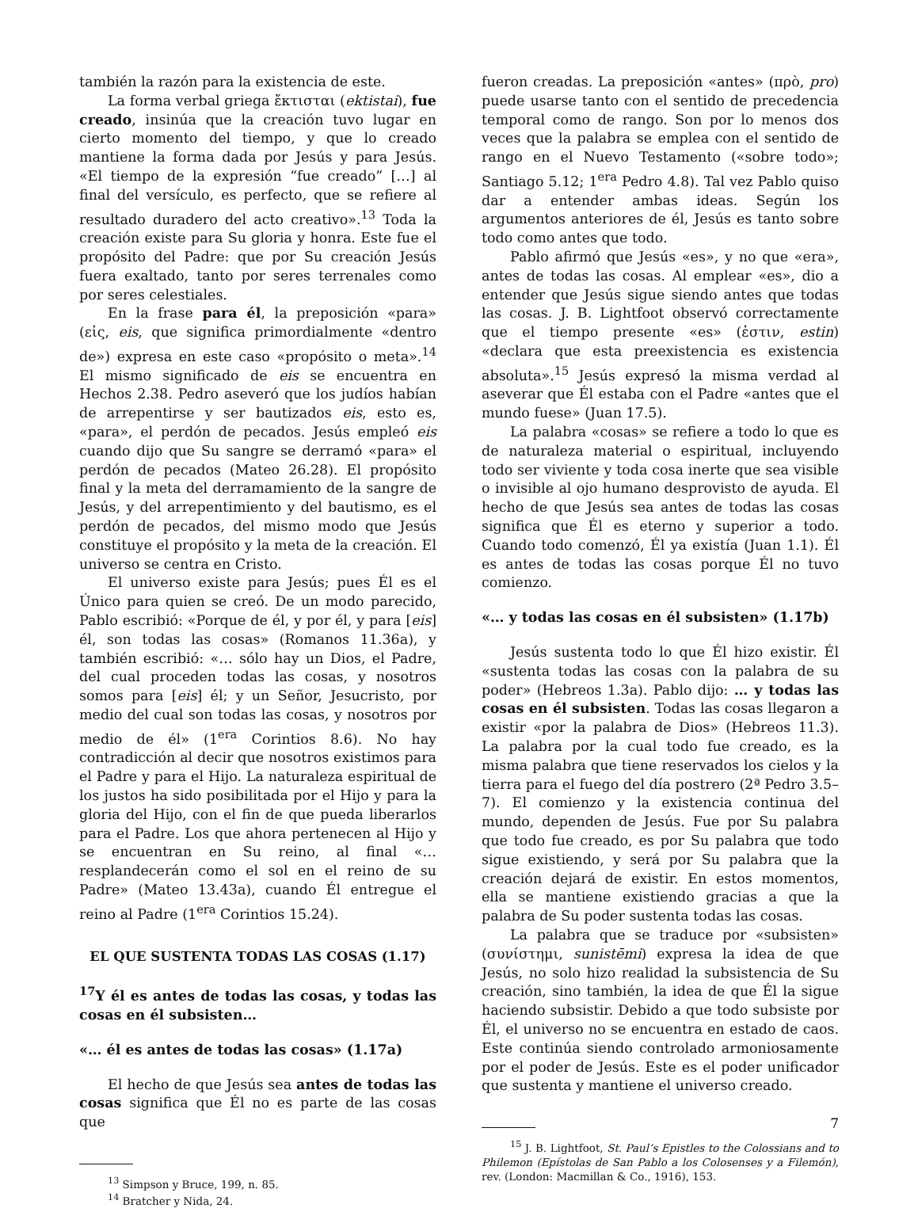también la razón para la existencia de este.
La forma verbal griega ἔκτισται (ektistai), fue creado, insinúa que la creación tuvo lugar en cierto momento del tiempo, y que lo creado mantiene la forma dada por Jesús y para Jesús. «El tiempo de la expresión “fue creado” […] al final del versículo, es perfecto, que se refiere al resultado duradero del acto creativo».<sup>13</sup> Toda la creación existe para Su gloria y honra. Este fue el propósito del Padre: que por Su creación Jesús fuera exaltado, tanto por seres terrenales como por seres celestiales.
En la frase para él, la preposición «para» (εἰς, eis, que significa primordialmente «dentro de») expresa en este caso «propósito o meta».<sup>14</sup> El mismo significado de eis se encuentra en Hechos 2.38. Pedro aseveró que los judíos habían de arrepentirse y ser bautizados eis, esto es, «para», el perdón de pecados. Jesús empleó eis cuando dijo que Su sangre se derramó «para» el perdón de pecados (Mateo 26.28). El propósito final y la meta del derramamiento de la sangre de Jesús, y del arrepentimiento y del bautismo, es el perdón de pecados, del mismo modo que Jesús constituye el propósito y la meta de la creación. El universo se centra en Cristo.
El universo existe para Jesús; pues Él es el Único para quien se creó. De un modo parecido, Pablo escribió: «Porque de él, y por él, y para [eis] él, son todas las cosas» (Romanos 11.36a), y también escribió: «… sólo hay un Dios, el Padre, del cual proceden todas las cosas, y nosotros somos para [eis] él; y un Señor, Jesucristo, por medio del cual son todas las cosas, y nosotros por medio de él» (1<sup>era</sup> Corintios 8.6). No hay contradicción al decir que nosotros existimos para el Padre y para el Hijo. La naturaleza espiritual de los justos ha sido posibilitada por el Hijo y para la gloria del Hijo, con el fin de que pueda liberarlos para el Padre. Los que ahora pertenecen al Hijo y se encuentran en Su reino, al final «… resplandecerán como el sol en el reino de su Padre» (Mateo 13.43a), cuando Él entregue el reino al Padre (1<sup>era</sup> Corintios 15.24).
EL QUE SUSTENTA TODAS LAS COSAS (1.17)
<sup>17</sup> Y él es antes de todas las cosas, y todas las cosas en él subsisten…
«… él es antes de todas las cosas» (1.17a)
El hecho de que Jesús sea antes de todas las cosas significa que Él no es parte de las cosas que
<sup>13</sup> Simpson y Bruce, 199, n. 85.
<sup>14</sup> Bratcher y Nida, 24.
fueron creadas. La preposición «antes» (πρὸ, pro) puede usarse tanto con el sentido de precedencia temporal como de rango. Son por lo menos dos veces que la palabra se emplea con el sentido de rango en el Nuevo Testamento («sobre todo»; Santiago 5.12; 1<sup>era</sup> Pedro 4.8). Tal vez Pablo quiso dar a entender ambas ideas. Según los argumentos anteriores de él, Jesús es tanto sobre todo como antes que todo.
Pablo afirmó que Jesús «es», y no que «era», antes de todas las cosas. Al emplear «es», dio a entender que Jesús sigue siendo antes que todas las cosas. J. B. Lightfoot observó correctamente que el tiempo presente «es» (ἐστιν, estin) «declara que esta preexistencia es existencia absoluta».<sup>15</sup> Jesús expresó la misma verdad al aseverar que Él estaba con el Padre «antes que el mundo fuese» (Juan 17.5).
La palabra «cosas» se refiere a todo lo que es de naturaleza material o espiritual, incluyendo todo ser viviente y toda cosa inerte que sea visible o invisible al ojo humano desprovisto de ayuda. El hecho de que Jesús sea antes de todas las cosas significa que Él es eterno y superior a todo. Cuando todo comenzó, Él ya existía (Juan 1.1). Él es antes de todas las cosas porque Él no tuvo comienzo.
«… y todas las cosas en él subsisten» (1.17b)
Jesús sustenta todo lo que Él hizo existir. Él «sustenta todas las cosas con la palabra de su poder» (Hebreos 1.3a). Pablo dijo: … y todas las cosas en él subsisten. Todas las cosas llegaron a existir «por la palabra de Dios» (Hebreos 11.3). La palabra por la cual todo fue creado, es la misma palabra que tiene reservados los cielos y la tierra para el fuego del día postrero (2ª Pedro 3.5–7). El comienzo y la existencia continua del mundo, dependen de Jesús. Fue por Su palabra que todo fue creado, es por Su palabra que todo sigue existiendo, y será por Su palabra que la creación dejará de existir. En estos momentos, ella se mantiene existiendo gracias a que la palabra de Su poder sustenta todas las cosas.
La palabra que se traduce por «subsisten» (συνίστημι, sunistēmi) expresa la idea de que Jesús, no solo hizo realidad la subsistencia de Su creación, sino también, la idea de que Él la sigue haciendo subsistir. Debido a que todo subsiste por Él, el universo no se encuentra en estado de caos. Este continúa siendo controlado armoniosamente por el poder de Jesús. Este es el poder unificador que sustenta y mantiene el universo creado.
<sup>15</sup> J. B. Lightfoot, St. Paul’s Epistles to the Colossians and to Philemon (Epístolas de San Pablo a los Colosenses y a Filemón), rev. (London: Macmillan & Co., 1916), 153.
7